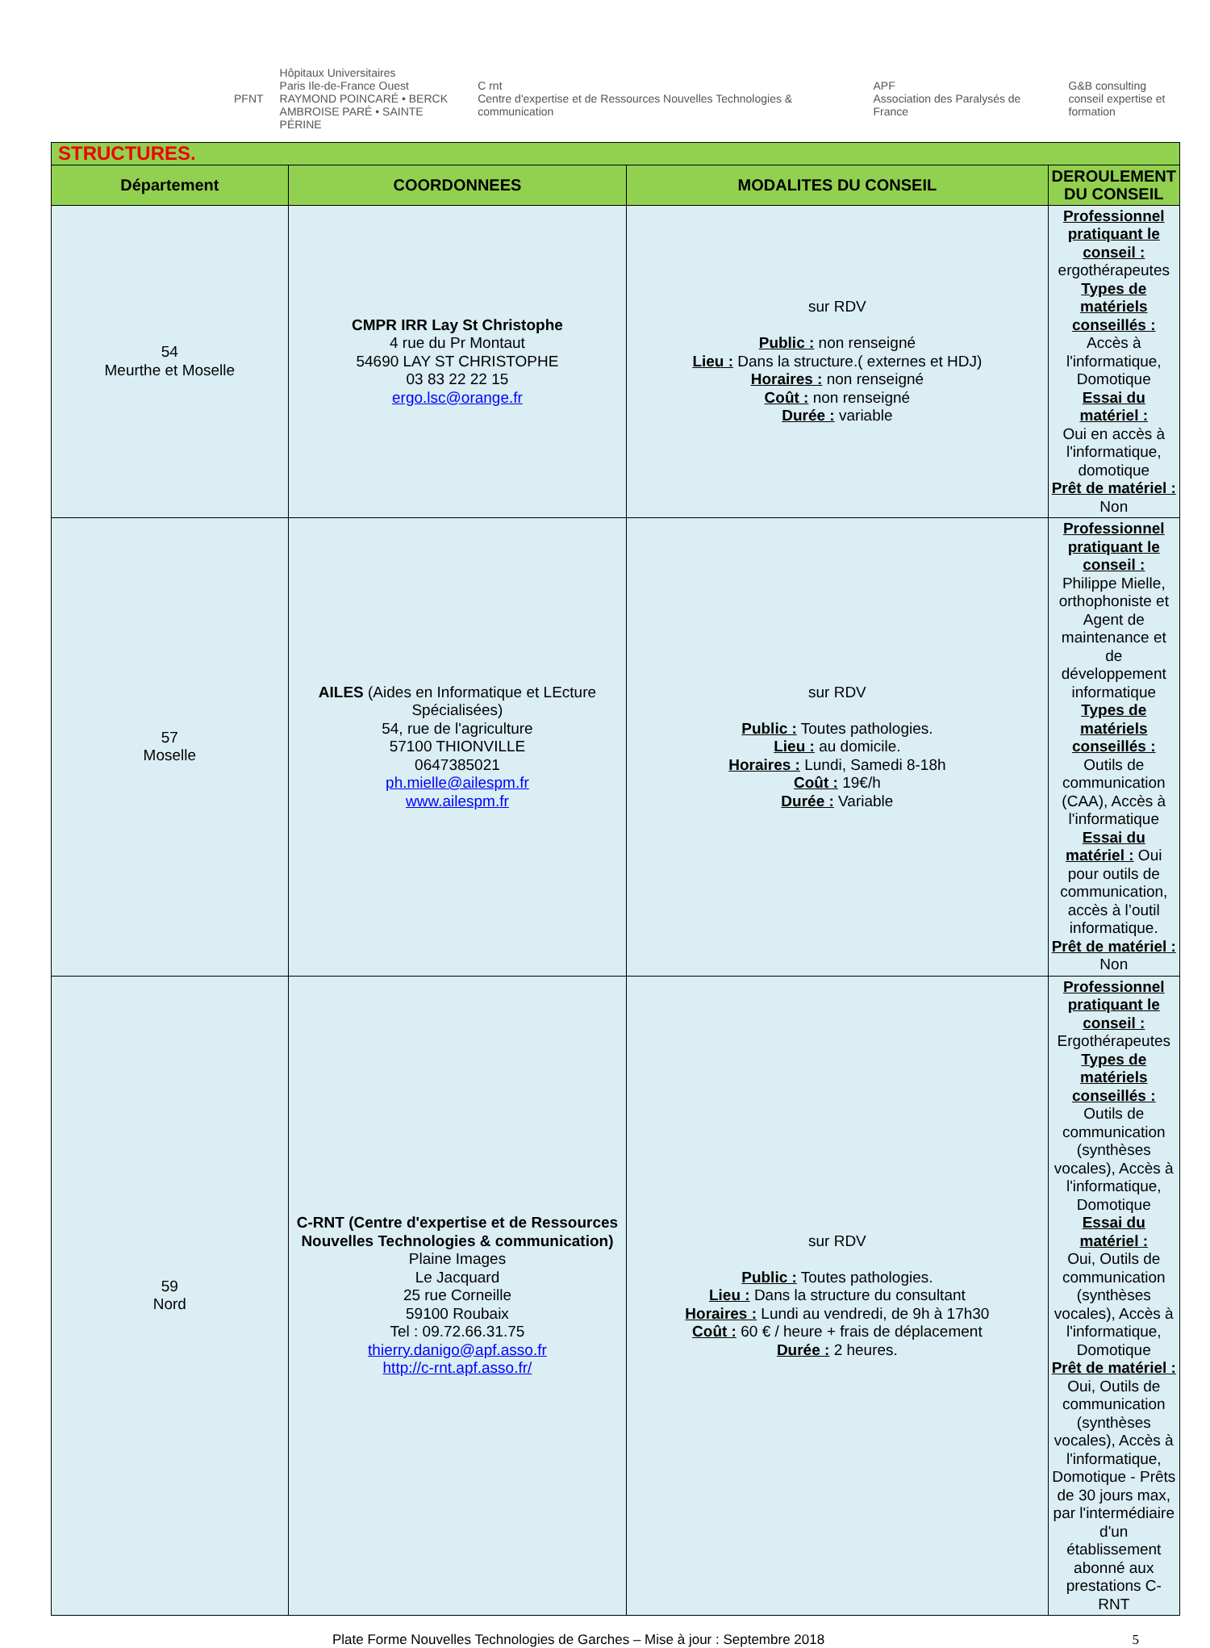PFNT
Hôpitaux Universitaires
Paris Ile-de-France Ouest
RAYMOND POINCARÉ • BERCK
AMBROISE PARÉ • SAINTE PÉRINE
C rnt
Centre d'expertise et de Ressources Nouvelles Technologies & communication
APF
Association des Paralysés de France
G&B consulting
conseil expertise et formation
| STRUCTURES. | | | |
| Département | COORDONNEES | MODALITES DU CONSEIL | DEROULEMENT DU CONSEIL |
| 54 Meurthe et Moselle | CMPR IRR Lay St Christophe 4 rue du Pr Montaut 54690 LAY ST CHRISTOPHE 03 83 22 22 15 ergo.lsc@orange.fr | sur RDV Public : non renseigné Lieu : Dans la structure.( externes et HDJ) Horaires : non renseigné Coût : non renseigné Durée : variable | Professionnel pratiquant le conseil : ergothérapeutes Types de matériels conseillés : Accès à l'informatique, Domotique Essai du matériel : Oui en accès à l'informatique, domotique Prêt de matériel : Non |
| 57 Moselle | AILES (Aides en Informatique et LEcture Spécialisées) 54, rue de l'agriculture 57100 THIONVILLE 0647385021 ph.mielle@ailespm.fr www.ailespm.fr | sur RDV Public : Toutes pathologies. Lieu : au domicile. Horaires : Lundi, Samedi 8-18h Coût : 19€/h Durée : Variable | Professionnel pratiquant le conseil : Philippe Mielle, orthophoniste et Agent de maintenance et de développement informatique Types de matériels conseillés : Outils de communication (CAA), Accès à l'informatique Essai du matériel : Oui pour outils de communication, accès à l’outil informatique. Prêt de matériel : Non |
| 59 Nord | C-RNT (Centre d'expertise et de Ressources Nouvelles Technologies & communication) Plaine Images Le Jacquard 25 rue Corneille 59100 Roubaix Tel : 09.72.66.31.75 thierry.danigo@apf.asso.fr http://c-rnt.apf.asso.fr/ | sur RDV Public : Toutes pathologies. Lieu : Dans la structure du consultant Horaires : Lundi au vendredi, de 9h à 17h30 Coût : 60 € / heure + frais de déplacement Durée : 2 heures. | Professionnel pratiquant le conseil : Ergothérapeutes Types de matériels conseillés : Outils de communication (synthèses vocales), Accès à l'informatique, Domotique Essai du matériel : Oui, Outils de communication (synthèses vocales), Accès à l'informatique, Domotique Prêt de matériel : Oui, Outils de communication (synthèses vocales), Accès à l'informatique, Domotique - Prêts de 30 jours max, par l'intermédiaire d'un établissement abonné aux prestations C-RNT |
Plate Forme Nouvelles Technologies de Garches – Mise à jour : Septembre 2018 5